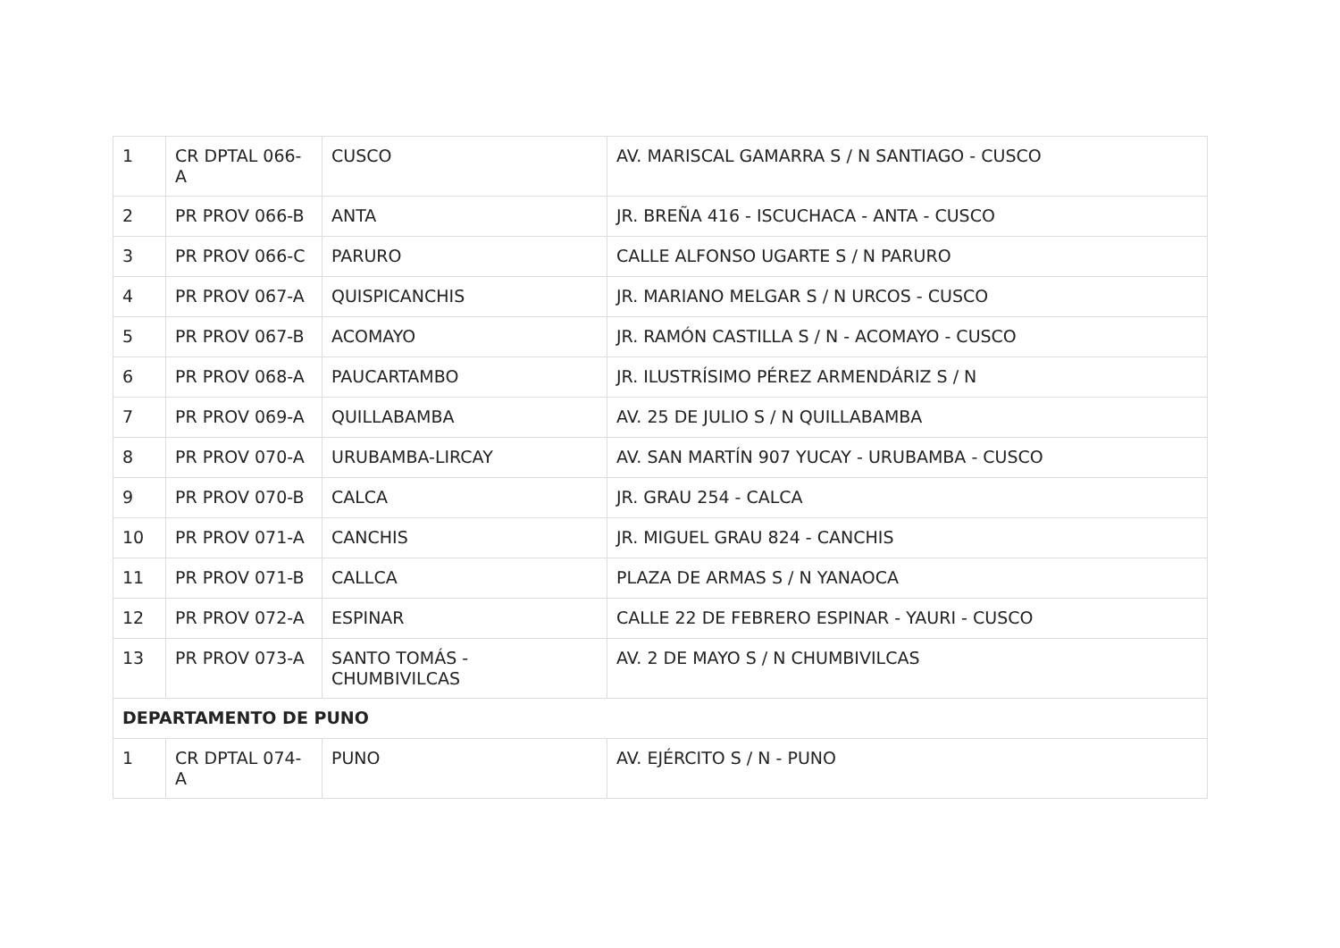| 1 | CR DPTAL 066-A | CUSCO | AV. MARISCAL GAMARRA S / N SANTIAGO - CUSCO |
| 2 | PR PROV 066-B | ANTA | JR. BREÑA 416 - ISCUCHACA - ANTA - CUSCO |
| 3 | PR PROV 066-C | PARURO | CALLE ALFONSO UGARTE S / N PARURO |
| 4 | PR PROV 067-A | QUISPICANCHIS | JR. MARIANO MELGAR S / N URCOS - CUSCO |
| 5 | PR PROV 067-B | ACOMAYO | JR. RAMÓN CASTILLA S / N - ACOMAYO - CUSCO |
| 6 | PR PROV 068-A | PAUCARTAMBO | JR. ILUSTRÍSIMO PÉREZ ARMENDÁRIZ S / N |
| 7 | PR PROV 069-A | QUILLABAMBA | AV. 25 DE JULIO S / N QUILLABAMBA |
| 8 | PR PROV 070-A | URUBAMBA-LIRCAY | AV. SAN MARTÍN 907 YUCAY - URUBAMBA - CUSCO |
| 9 | PR PROV 070-B | CALCA | JR. GRAU 254 - CALCA |
| 10 | PR PROV 071-A | CANCHIS | JR. MIGUEL GRAU 824 - CANCHIS |
| 11 | PR PROV 071-B | CALLCA | PLAZA DE ARMAS S / N YANAOCA |
| 12 | PR PROV 072-A | ESPINAR | CALLE 22 DE FEBRERO ESPINAR - YAURI - CUSCO |
| 13 | PR PROV 073-A | SANTO TOMÁS - CHUMBIVILCAS | AV. 2 DE MAYO S / N CHUMBIVILCAS |
| DEPARTAMENTO DE PUNO | | | |
| 1 | CR DPTAL 074-A | PUNO | AV. EJÉRCITO S / N - PUNO |